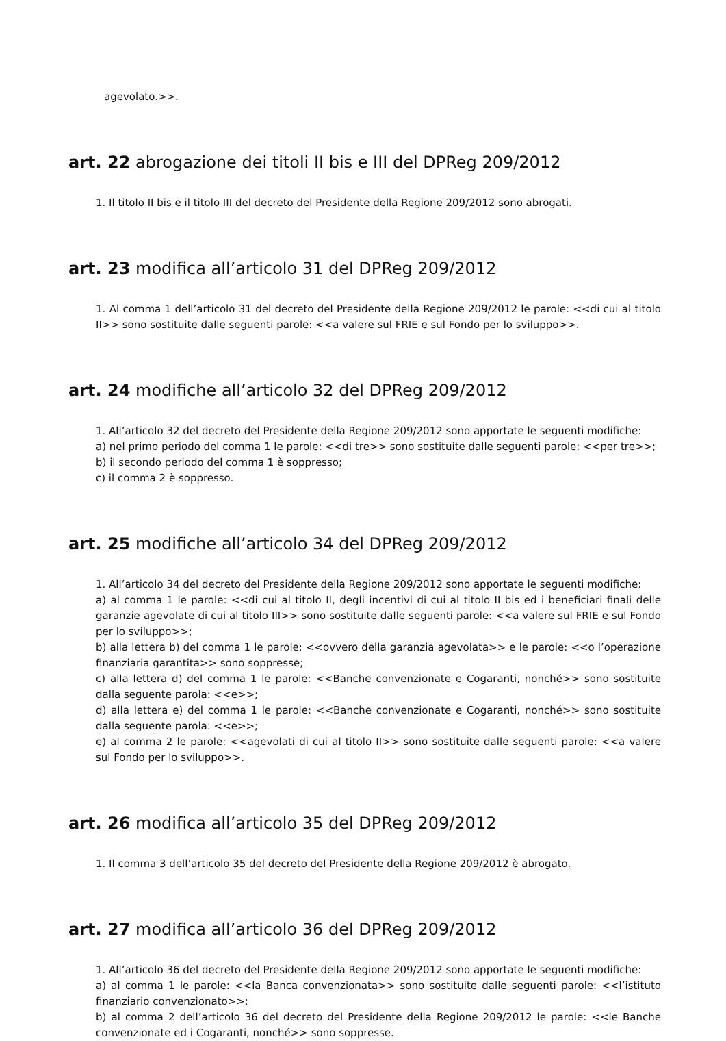agevolato.>>.
art. 22 abrogazione dei titoli II bis e III del DPReg 209/2012
1. Il titolo II bis e il titolo III del decreto del Presidente della Regione 209/2012 sono abrogati.
art. 23 modifica all’articolo 31 del DPReg 209/2012
1. Al comma 1 dell’articolo 31 del decreto del Presidente della Regione 209/2012 le parole: <<di cui al titolo II>> sono sostituite dalle seguenti parole: <<a valere sul FRIE e sul Fondo per lo sviluppo>>.
art. 24 modifiche all’articolo 32 del DPReg 209/2012
1. All’articolo 32 del decreto del Presidente della Regione 209/2012 sono apportate le seguenti modifiche:
a) nel primo periodo del comma 1 le parole: <<di tre>> sono sostituite dalle seguenti parole: <<per tre>>;
b) il secondo periodo del comma 1 è soppresso;
c) il comma 2 è soppresso.
art. 25 modifiche all’articolo 34 del DPReg 209/2012
1. All’articolo 34 del decreto del Presidente della Regione 209/2012 sono apportate le seguenti modifiche:
a) al comma 1 le parole: <<di cui al titolo II, degli incentivi di cui al titolo II bis ed i beneficiari finali delle garanzie agevolate di cui al titolo III>> sono sostituite dalle seguenti parole: <<a valere sul FRIE e sul Fondo per lo sviluppo>>;
b) alla lettera b) del comma 1 le parole: <<ovvero della garanzia agevolata>> e le parole: <<o l’operazione finanziaria garantita>> sono soppresse;
c) alla lettera d) del comma 1 le parole: <<Banche convenzionate e Cogaranti, nonché>> sono sostituite dalla seguente parola: <<e>>;
d) alla lettera e) del comma 1 le parole: <<Banche convenzionate e Cogaranti, nonché>> sono sostituite dalla seguente parola: <<e>>;
e) al comma 2 le parole: <<agevolati di cui al titolo II>> sono sostituite dalle seguenti parole: <<a valere sul Fondo per lo sviluppo>>.
art. 26 modifica all’articolo 35 del DPReg 209/2012
1. Il comma 3 dell’articolo 35 del decreto del Presidente della Regione 209/2012 è abrogato.
art. 27 modifica all’articolo 36 del DPReg 209/2012
1. All’articolo 36 del decreto del Presidente della Regione 209/2012 sono apportate le seguenti modifiche:
a) al comma 1 le parole: <<la Banca convenzionata>> sono sostituite dalle seguenti parole: <<l’istituto finanziario convenzionato>>;
b) al comma 2 dell’articolo 36 del decreto del Presidente della Regione 209/2012 le parole: <<le Banche convenzionate ed i Cogaranti, nonché>> sono soppresse.